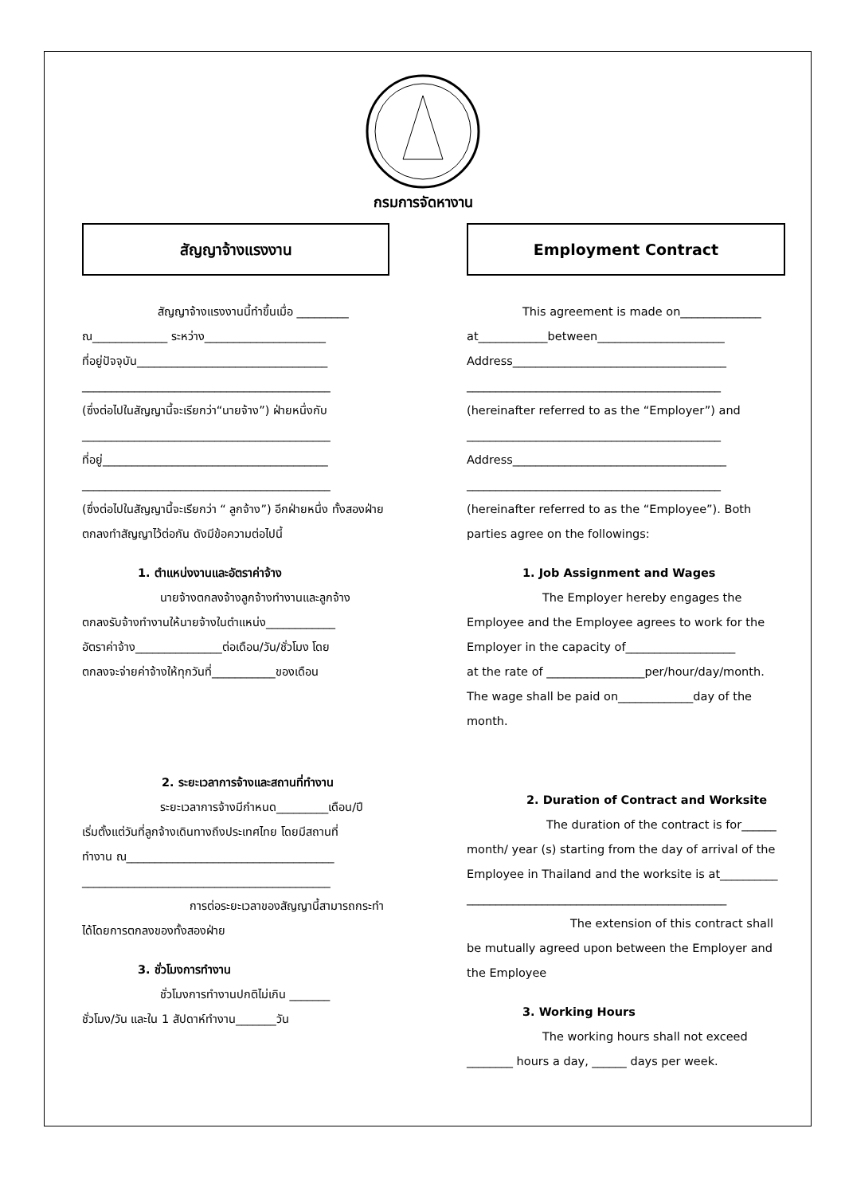กรมการจัดหางาน
สัญญาจ้างแรงงาน
สัญญาจ้างแรงงานนี้ทำขึ้นเมื่อ _________
ณ_____________ ระหว่าง_____________________
ที่อยู่ปัจจุบัน_________________________________
___________________________________________
(ซึ่งต่อไปในสัญญานี้จะเรียกว่า“นายจ้าง”) ฝ่ายหนึ่งกับ
___________________________________________
ที่อยู่_______________________________________
___________________________________________
(ซึ่งต่อไปในสัญญานี้จะเรียกว่า “ ลูกจ้าง”) อีกฝ่ายหนึ่ง ทั้งสองฝ่ายตกลงทำสัญญาไว้ต่อกัน ดังมีข้อความต่อไปนี้
1. ตำแหน่งงานและอัตราค่าจ้าง
นายจ้างตกลงจ้างลูกจ้างทำงานและลูกจ้าง
ตกลงรับจ้างทำงานให้นายจ้างในตำแหน่ง____________
อัตราค่าจ้าง_______________ต่อเดือน/วัน/ชั่วโมง โดย
ตกลงจะจ่ายค่าจ้างให้ทุกวันที่___________ของเดือน
2. ระยะเวลาการจ้างและสถานที่ทำงาน
ระยะเวลาการจ้างมีกำหนด_________เดือน/ปี
เริ่มตั้งแต่วันที่ลูกจ้างเดินทางถึงประเทศไทย โดยมีสถานที่
ทำงาน ณ____________________________________
___________________________________________
การต่อระยะเวลาของสัญญานี้สามารถกระทำ
ได้โดยการตกลงของทั้งสองฝ่าย
3. ชั่วโมงการทำงาน
ชั่วโมงการทำงานปกติไม่เกิน _______
ชั่วโมง/วัน และใน 1 สัปดาห์ทำงาน_______วัน
Employment Contract
This agreement is made on______________
at____________between______________________
Address_____________________________________
____________________________________________
(hereinafter referred to as the “Employer”) and
____________________________________________
Address_____________________________________
____________________________________________
(hereinafter referred to as the “Employee”). Both parties agree on the followings:
1. Job Assignment and Wages
The Employer hereby engages the
Employee and the Employee agrees to work for the Employer in the capacity of___________________
at the rate of _________________per/hour/day/month. The wage shall be paid on_____________day of the month.
2. Duration of Contract and Worksite
The duration of the contract is for______
month/ year (s) starting from the day of arrival of the Employee in Thailand and the worksite is at__________
_____________________________________________
The extension of this contract shall
be mutually agreed upon between the Employer and the Employee
3. Working Hours
The working hours shall not exceed
________ hours a day, ______ days per week.